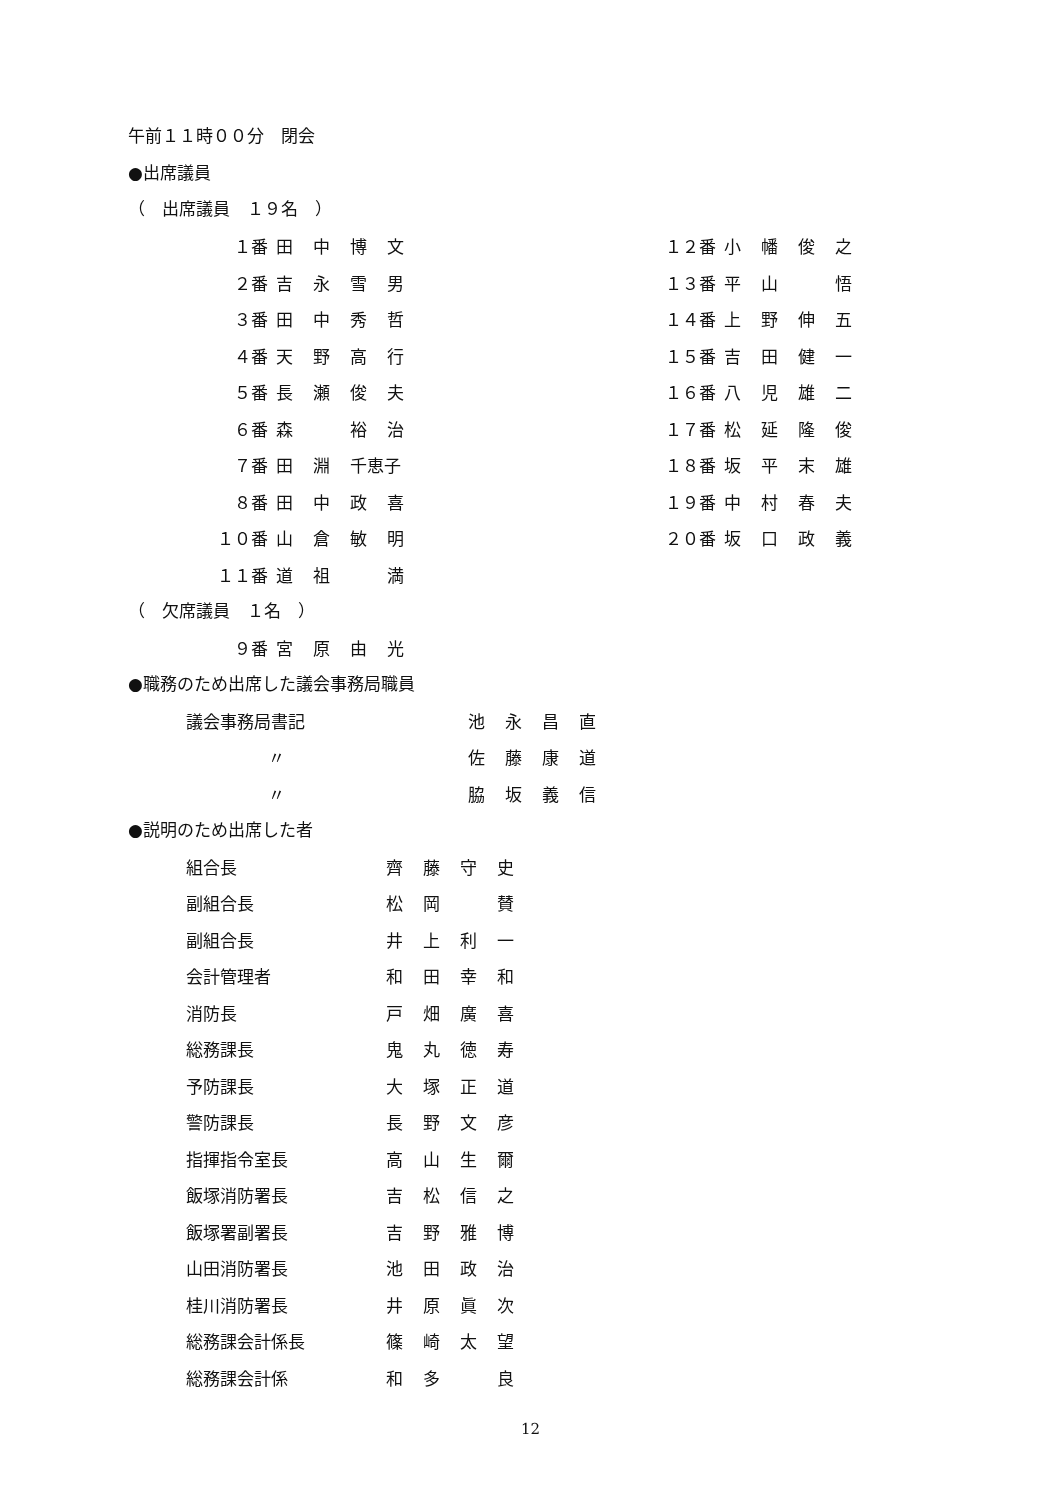午前１１時００分　閉会
●出席議員
（　出席議員　１９名　）
| １番 | 田中博文 | | １２番 | 小幡俊之 |
| ２番 | 吉永雪男 | | １３番 | 平山 悟 |
| ３番 | 田中秀哲 | | １４番 | 上野伸五 |
| ４番 | 天野高行 | | １５番 | 吉田健一 |
| ５番 | 長瀬俊夫 | | １６番 | 八児雄二 |
| ６番 | 森 裕治 | | １７番 | 松延隆俊 |
| ７番 | 田淵 千恵子 | | １８番 | 坂平末雄 |
| ８番 | 田中政喜 | | １９番 | 中村春夫 |
| １０番 | 山倉敏明 | | ２０番 | 坂口政義 |
| １１番 | 道祖 満 | | | |
（　欠席議員　１名　）
| ９番 | 宮原由光 |
●職務のため出席した議会事務局職員
| 議会事務局書記 | 池永昌直 |
| 〃 | 佐藤康道 |
| 〃 | 脇坂義信 |
●説明のため出席した者
| 組合長 | 齊藤守史 |
| 副組合長 | 松岡 賛 |
| 副組合長 | 井上利一 |
| 会計管理者 | 和田幸和 |
| 消防長 | 戸畑廣喜 |
| 総務課長 | 鬼丸徳寿 |
| 予防課長 | 大塚正道 |
| 警防課長 | 長野文彦 |
| 指揮指令室長 | 高山生爾 |
| 飯塚消防署長 | 吉松信之 |
| 飯塚署副署長 | 吉野雅博 |
| 山田消防署長 | 池田政治 |
| 桂川消防署長 | 井原眞次 |
| 総務課会計係長 | 篠崎太望 |
| 総務課会計係 | 和多 良 |
12